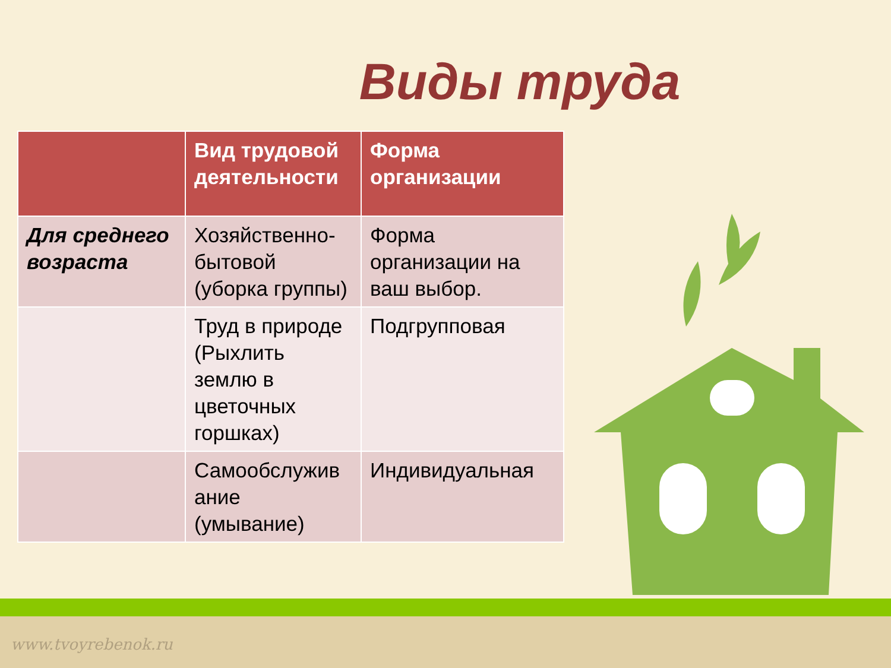Виды труда
| | Вид трудовой деятельности | Форма организации |
| --- | --- | --- |
| Для среднего возраста | Хозяйственно-бытовой (уборка группы) | Форма организации на ваш выбор. |
| | Труд в природе (Рыхлить землю в цветочных горшках) | Подгрупповая |
| | Самообслужив ание (умывание) | Индивидуальная |
www.tvoyrebenok.ru